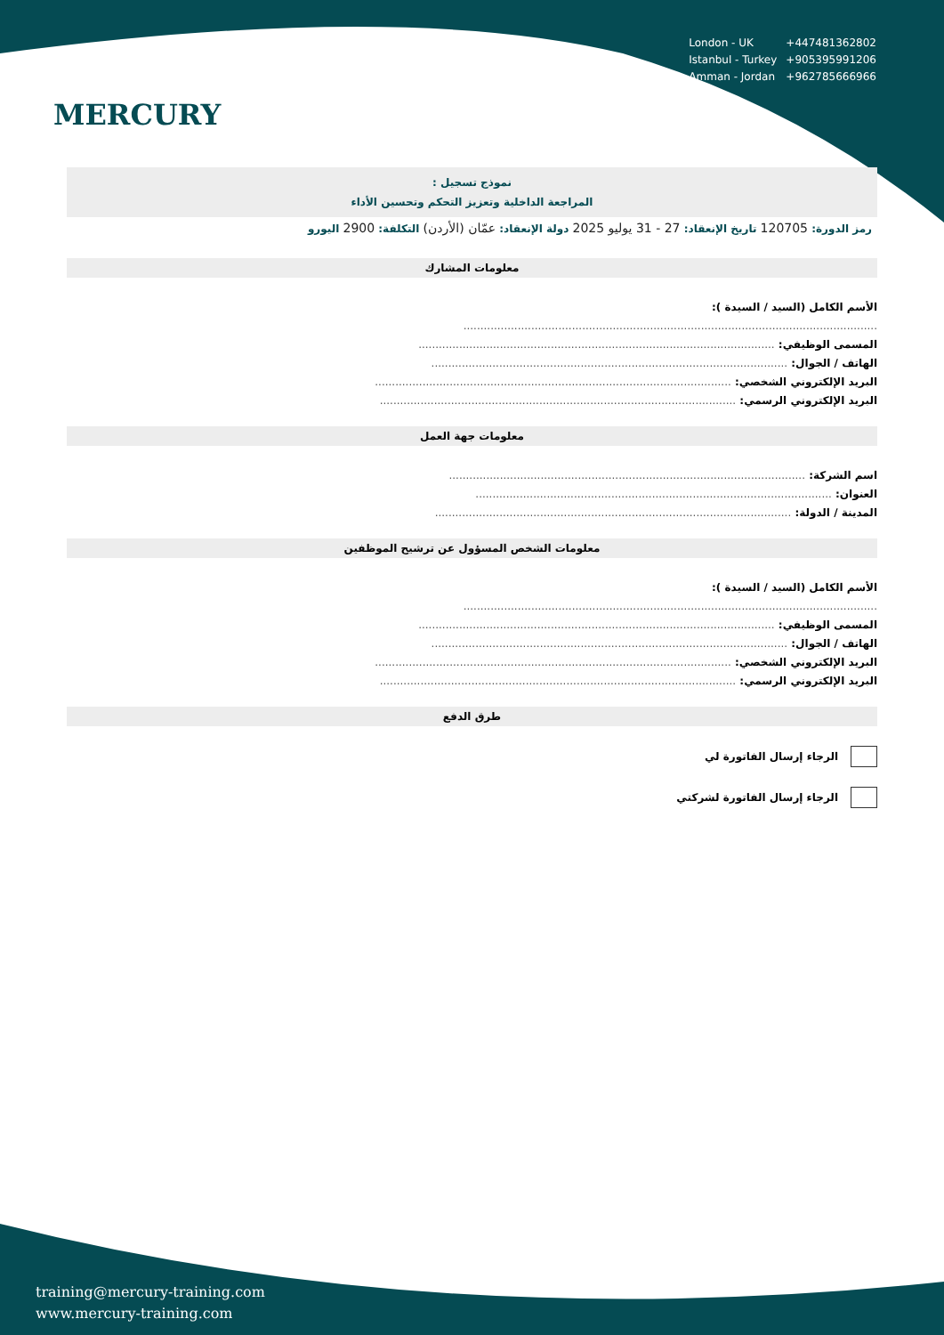MERCURY
| London - UK | +447481362802 |
| Istanbul - Turkey | +905395991206 |
| Amman - Jordan | +962785666966 |
نموذج تسجيل :
المراجعة الداخلية وتعزيز التحكم وتحسين الأداء
رمز الدورة: 120705 تاريخ الإنعقاد: 27 - 31 يوليو 2025 دولة الإنعقاد: عمّان (الأردن) التكلفة: 2900 اليورو
معلومات المشارك
الأسم الكامل (السيد / السيدة ):
..........................................................................................................................
المسمى الوظيفي: .........................................................................................................
الهاتف / الجوال: .........................................................................................................
البريد الإلكتروني الشخصي: .........................................................................................................
البريد الإلكتروني الرسمي: .........................................................................................................
معلومات جهة العمل
اسم الشركة: .........................................................................................................
العنوان: .........................................................................................................
المدينة / الدولة: .........................................................................................................
معلومات الشخص المسؤول عن ترشيح الموظفين
الأسم الكامل (السيد / السيدة ):
..........................................................................................................................
المسمى الوظيفي: .........................................................................................................
الهاتف / الجوال: .........................................................................................................
البريد الإلكتروني الشخصي: .........................................................................................................
البريد الإلكتروني الرسمي: .........................................................................................................
طرق الدفع
الرجاء إرسال الفاتورة لي
الرجاء إرسال الفاتورة لشركتي
training@mercury-training.com
www.mercury-training.com